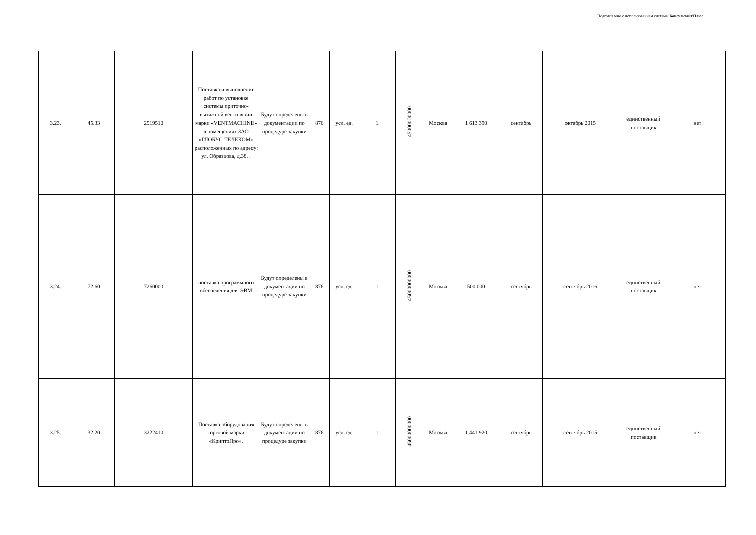Подготовлено с использованием системы КонсультантПлюс
| 3.23. | 45.33 | 2919510 | Поставка и выполнение работ по установке системы приточно-вытяжной вентиляции марки «VENTMACHINE» в помещениях ЗАО «ГЛОБУС-ТЕЛЕКОМ» расположенных по адресу: ул. Образцова, д.38. . | Будут определены в документации по процедуре закупки | 876 | усл. ед. | 1 | 45000000000 | Москва | 1 613 390 | сентябрь | октябрь 2015 | единственный поставщик | нет |
| 3.24. | 72.60 | 7260000 | поставка программного обеспечения для ЭВМ | Будут определены в документации по процедуре закупки | 876 | усл. ед. | 1 | 45000000000 | Москва | 500 000 | сентябрь | сентябрь 2016 | единственный поставщик | нет |
| 3.25. | 32.20 | 3222410 | Поставка оборудования торговой марки «КриптоПро». | Будут определены в документации по процедуре закупки | 876 | усл. ед. | 1 | 45000000000 | Москва | 1 441 920 | сентябрь | сентябрь 2015 | единственный поставщик | нет |